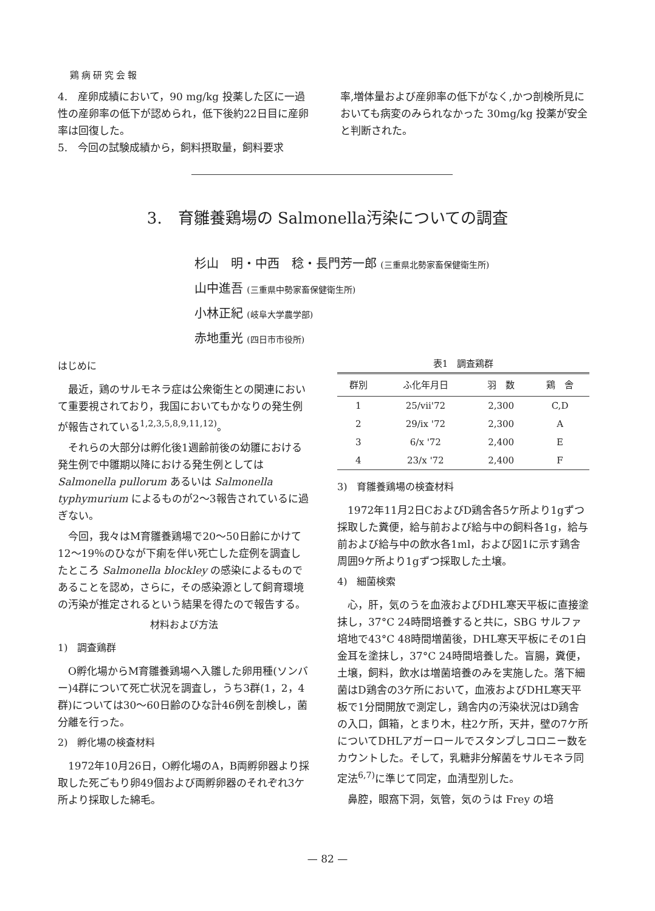鶏病研究会報
4.　産卵成績において，90 mg/kg 投薬した区に一過性の産卵率の低下が認められ，低下後約22日目に産卵率は回復した。
5.　今回の試験成績から，飼料摂取量，飼料要求
率,増体量および産卵率の低下がなく,かつ剖検所見においても病変のみられなかった 30mg/kg 投薬が安全と判断された。
3.　育雛養鶏場の Salmonella汚染についての調査
杉山　明・中西　稔・長門芳一郎 (三重県北勢家畜保健衛生所)
山中進吾 (三重県中勢家畜保健衛生所)
小林正紀 (岐阜大学農学部)
赤地重光 (四日市市役所)
はじめに
最近，鶏のサルモネラ症は公衆衛生との関連において重要視されており，我国においてもかなりの発生例が報告されている<sup>1,2,3,5,8,9,11,12)</sup>。
それらの大部分は孵化後1週齢前後の幼雛における発生例で中雛期以降における発生例としては Salmonella pullorum あるいは Salmonella typhymurium によるものが2～3報告されているに過ぎない。
今回，我々はM育雛養鶏場で20～50日齢にかけて12～19％のひなが下痢を伴い死亡した症例を調査したところ Salmonella blockley の感染によるものであることを認め，さらに，その感染源として飼育環境の汚染が推定されるという結果を得たので報告する。
材料および方法
1)　調査鶏群
O孵化場からM育雛養鶏場へ入雛した卵用種(ソンバー)4群について死亡状況を調査し，うち3群(1，2，4群)については30～60日齢のひな計46例を剖検し，菌分離を行った。
2)　孵化場の検査材料
1972年10月26日，O孵化場のA，B両孵卵器より採取した死ごもり卵49個および両孵卵器のそれぞれ3ケ所より採取した綿毛。
表1　調査鶏群
| 群別 | ふ化年月日 | 羽 数 | 鶏 舎 |
| --- | --- | --- | --- |
| 1 | 25/vii'72 | 2,300 | C,D |
| 2 | 29/ix '72 | 2,300 | A |
| 3 | 6/x '72 | 2,400 | E |
| 4 | 23/x '72 | 2,400 | F |
3)　育雛養鶏場の検査材料
1972年11月2日CおよびD鶏舎各5ケ所より1gずつ採取した糞便，給与前および給与中の飼料各1g，給与前および給与中の飲水各1ml，および図1に示す鶏舎周囲9ケ所より1gずつ採取した土壌。
4)　細菌検索
心，肝，気のうを血液およびDHL寒天平板に直接塗抹し，37°C 24時間培養すると共に，SBG サルファ培地で43°C 48時間増菌後，DHL寒天平板にその1白金耳を塗抹し，37°C 24時間培養した。盲腸，糞便，土壌，飼料，飲水は増菌培養のみを実施した。落下細菌はD鶏舎の3ケ所において，血液およびDHL寒天平板で1分間開放で測定し，鶏舎内の汚染状況はD鶏舎の入口，餌箱，とまり木，柱2ケ所，天井，壁の7ケ所についてDHLアガーロールでスタンプしコロニー数をカウントした。そして，乳糖非分解菌をサルモネラ同定法<sup>6,7)</sup>に準じて同定，血清型別した。
鼻腔，眼窩下洞，気管，気のうは Frey の培
— 82 —